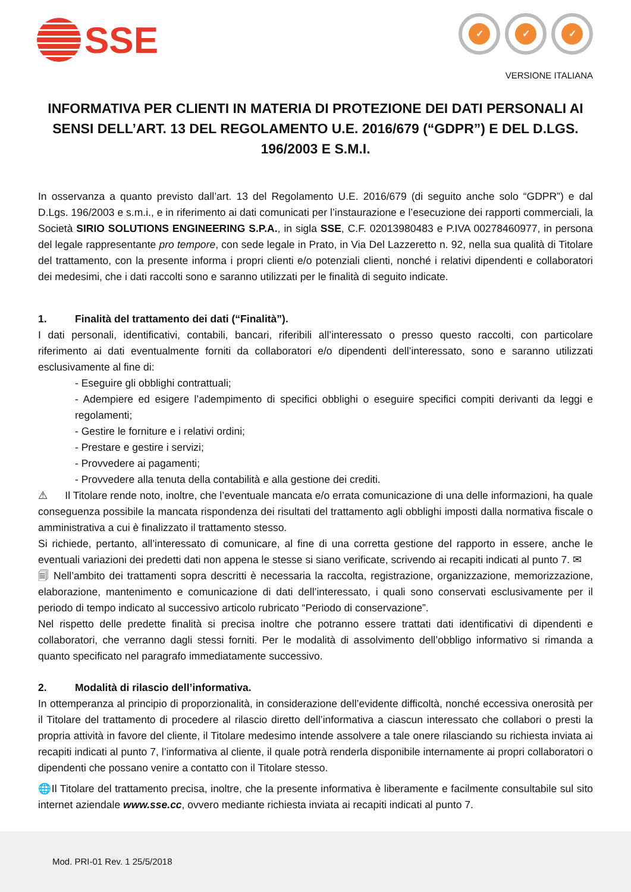SSE
✓ ✓ ✓
VERSIONE ITALIANA
INFORMATIVA PER CLIENTI IN MATERIA DI PROTEZIONE DEI DATI PERSONALI AI SENSI DELL’ART. 13 DEL REGOLAMENTO U.E. 2016/679 (“GDPR”) E DEL D.LGS. 196/2003 E S.M.I.
In osservanza a quanto previsto dall’art. 13 del Regolamento U.E. 2016/679 (di seguito anche solo “GDPR”) e dal D.Lgs. 196/2003 e s.m.i., e in riferimento ai dati comunicati per l’instaurazione e l’esecuzione dei rapporti commerciali, la Società SIRIO SOLUTIONS ENGINEERING S.P.A., in sigla SSE, C.F. 02013980483 e P.IVA 00278460977, in persona del legale rappresentante pro tempore, con sede legale in Prato, in Via Del Lazzeretto n. 92, nella sua qualità di Titolare del trattamento, con la presente informa i propri clienti e/o potenziali clienti, nonché i relativi dipendenti e collaboratori dei medesimi, che i dati raccolti sono e saranno utilizzati per le finalità di seguito indicate.
1. Finalità del trattamento dei dati (“Finalità”).
I dati personali, identificativi, contabili, bancari, riferibili all’interessato o presso questo raccolti, con particolare riferimento ai dati eventualmente forniti da collaboratori e/o dipendenti dell’interessato, sono e saranno utilizzati esclusivamente al fine di:
- Eseguire gli obblighi contrattuali;
- Adempiere ed esigere l’adempimento di specifici obblighi o eseguire specifici compiti derivanti da leggi e regolamenti;
- Gestire le forniture e i relativi ordini;
- Prestare e gestire i servizi;
- Provvedere ai pagamenti;
- Provvedere alla tenuta della contabilità e alla gestione dei crediti.
⚠ Il Titolare rende noto, inoltre, che l’eventuale mancata e/o errata comunicazione di una delle informazioni, ha quale conseguenza possibile la mancata rispondenza dei risultati del trattamento agli obblighi imposti dalla normativa fiscale o amministrativa a cui è finalizzato il trattamento stesso.
Si richiede, pertanto, all’interessato di comunicare, al fine di una corretta gestione del rapporto in essere, anche le eventuali variazioni dei predetti dati non appena le stesse si siano verificate, scrivendo ai recapiti indicati al punto 7. ✉
🗐 Nell’ambito dei trattamenti sopra descritti è necessaria la raccolta, registrazione, organizzazione, memorizzazione, elaborazione, mantenimento e comunicazione di dati dell’interessato, i quali sono conservati esclusivamente per il periodo di tempo indicato al successivo articolo rubricato “Periodo di conservazione”.
Nel rispetto delle predette finalità si precisa inoltre che potranno essere trattati dati identificativi di dipendenti e collaboratori, che verranno dagli stessi forniti. Per le modalità di assolvimento dell’obbligo informativo si rimanda a quanto specificato nel paragrafo immediatamente successivo.
2. Modalità di rilascio dell’informativa.
In ottemperanza al principio di proporzionalità, in considerazione dell’evidente difficoltà, nonché eccessiva onerosità per il Titolare del trattamento di procedere al rilascio diretto dell’informativa a ciascun interessato che collabori o presti la propria attività in favore del cliente, il Titolare medesimo intende assolvere a tale onere rilasciando su richiesta inviata ai recapiti indicati al punto 7, l’informativa al cliente, il quale potrà renderla disponibile internamente ai propri collaboratori o dipendenti che possano venire a contatto con il Titolare stesso.
🌐Il Titolare del trattamento precisa, inoltre, che la presente informativa è liberamente e facilmente consultabile sul sito internet aziendale www.sse.cc, ovvero mediante richiesta inviata ai recapiti indicati al punto 7.
Mod. PRI-01 Rev. 1 25/5/2018